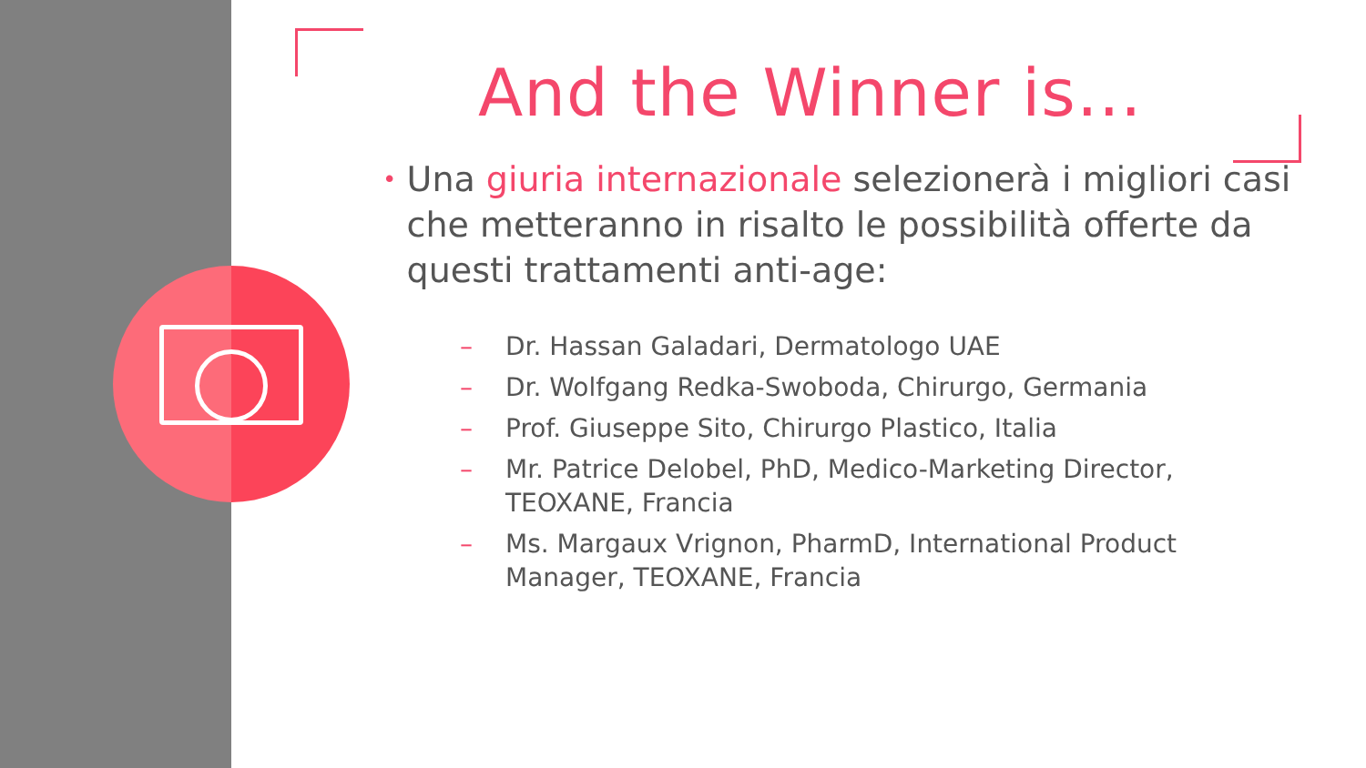And the Winner is…
•
Una giuria internazionale selezionerà i migliori casi che metteranno in risalto le possibilità offerte da questi trattamenti anti-age:
– Dr. Hassan Galadari, Dermatologo UAE
– Dr. Wolfgang Redka-Swoboda, Chirurgo, Germania
– Prof. Giuseppe Sito, Chirurgo Plastico, Italia
– Mr. Patrice Delobel, PhD, Medico-Marketing Director, TEOXANE, Francia
– Ms. Margaux Vrignon, PharmD, International Product Manager, TEOXANE, Francia